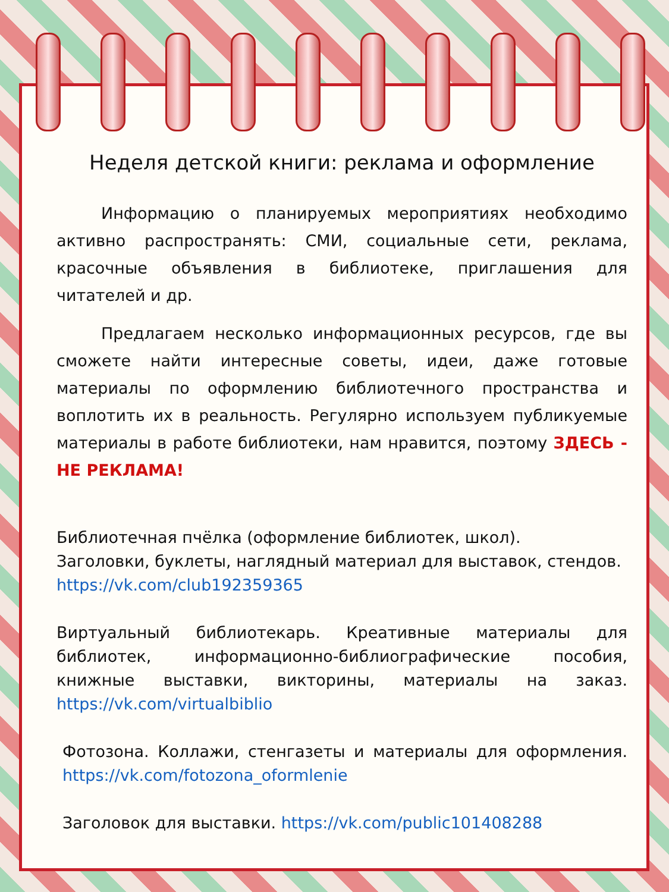Неделя детской книги: реклама и оформление
Информацию о планируемых мероприятиях необходимо активно распространять: СМИ, социальные сети, реклама, красочные объявления в библиотеке, приглашения для читателей и др.
Предлагаем несколько информационных ресурсов, где вы сможете найти интересные советы, идеи, даже готовые материалы по оформлению библиотечного пространства и воплотить их в реальность. Регулярно используем публикуемые материалы в работе библиотеки, нам нравится, поэтому ЗДЕСЬ - НЕ РЕКЛАМА!
Библиотечная пчёлка (оформление библиотек, школ).
Заголовки, буклеты, наглядный материал для выставок, стендов.
https://vk.com/club192359365
Виртуальный библиотекарь. Креативные материалы для библиотек, информационно-библиографические пособия, книжные выставки, викторины, материалы на заказ. https://vk.com/virtualbiblio
Фотозона. Коллажи, стенгазеты и материалы для оформления. https://vk.com/fotozona_oformlenie
Заголовок для выставки. https://vk.com/public101408288